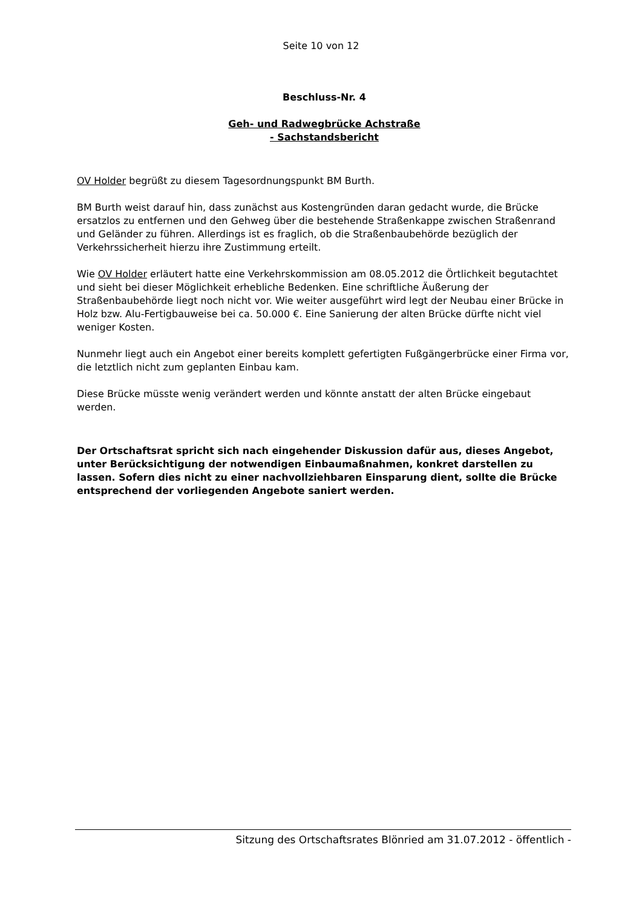Seite 10 von 12
Beschluss-Nr. 4
Geh- und Radwegbrücke Achstraße
- Sachstandsbericht
OV Holder begrüßt zu diesem Tagesordnungspunkt BM Burth.
BM Burth weist darauf hin, dass zunächst aus Kostengründen daran gedacht wurde, die Brücke ersatzlos zu entfernen und den Gehweg über die bestehende Straßenkappe zwischen Straßenrand und Geländer zu führen. Allerdings ist es fraglich, ob die Straßenbaubehörde bezüglich der Verkehrssicherheit hierzu ihre Zustimmung erteilt.
Wie OV Holder erläutert hatte eine Verkehrskommission am 08.05.2012 die Örtlichkeit begutachtet und sieht bei dieser Möglichkeit erhebliche Bedenken. Eine schriftliche Äußerung der Straßenbaubehörde liegt noch nicht vor. Wie weiter ausgeführt wird legt der Neubau einer Brücke in Holz bzw. Alu-Fertigbauweise bei ca. 50.000 €. Eine Sanierung der alten Brücke dürfte nicht viel weniger Kosten.
Nunmehr liegt auch ein Angebot einer bereits komplett gefertigten Fußgängerbrücke einer Firma vor, die letztlich nicht zum geplanten Einbau kam.
Diese Brücke müsste wenig verändert werden und könnte anstatt der alten Brücke eingebaut werden.
Der Ortschaftsrat spricht sich nach eingehender Diskussion dafür aus, dieses Angebot, unter Berücksichtigung der notwendigen Einbaumaßnahmen, konkret darstellen zu lassen. Sofern dies nicht zu einer nachvollziehbaren Einsparung dient, sollte die Brücke entsprechend der vorliegenden Angebote saniert werden.
Sitzung des Ortschaftsrates Blönried am 31.07.2012 - öffentlich -